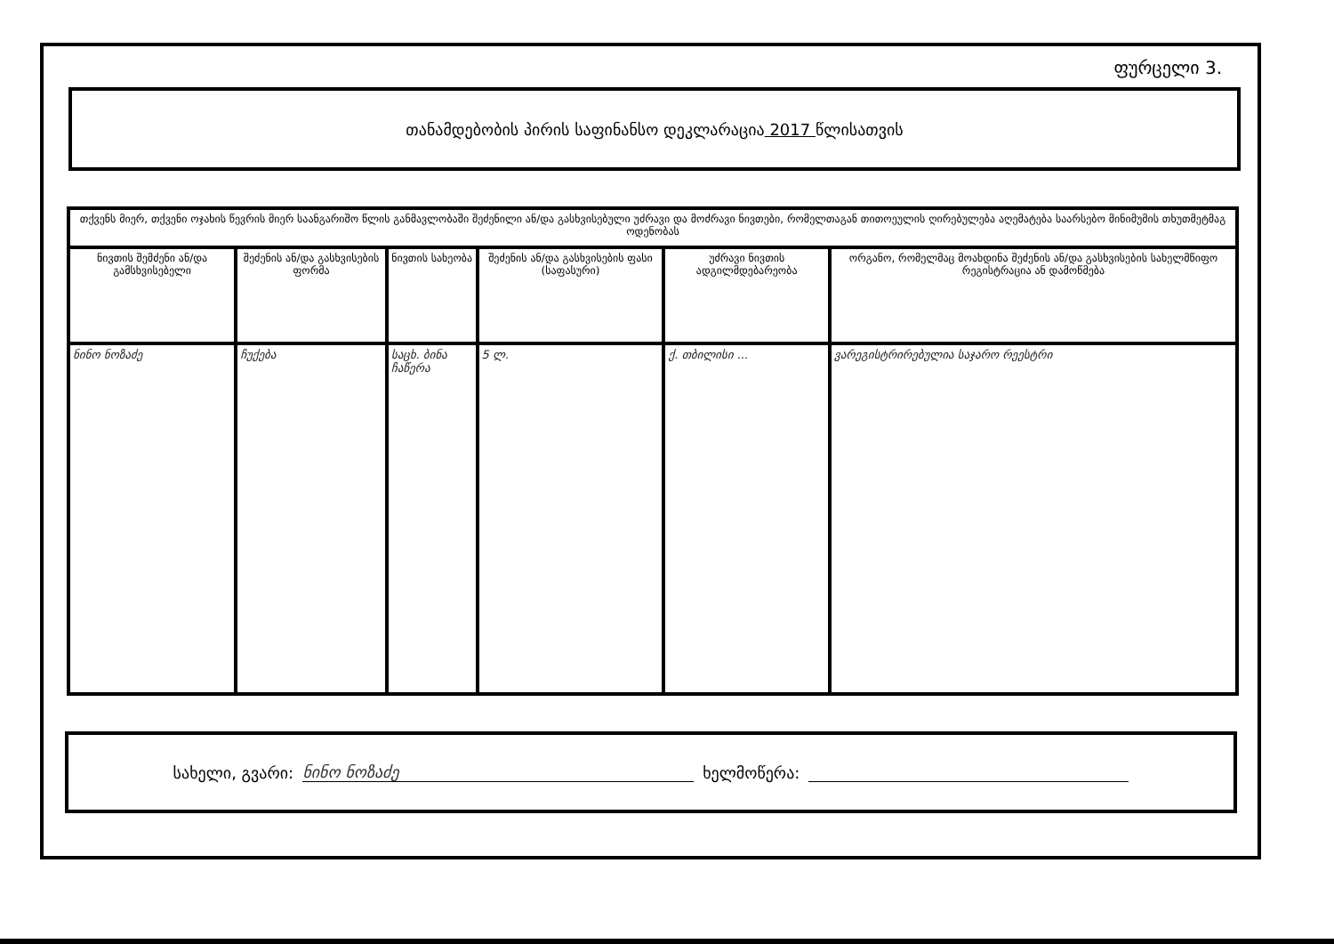ფურცელი 3.
თანამდებობის პირის საფინანსო დეკლარაცია 2017 წლისათვის
| თქვენს მიერ, თქვენი ოჯახის წევრის მიერ საანგარიშო წლის განმავლობაში შეძენილი ან/და გასხვისებული უძრავი და მოძრავი ნივთები, რომელთაგან თითოეულის ღირებულება აღემატება საარსებო მინიმუმის თხუთმეტმაგ ოდენობას | | | | | |
| --- | --- | --- | --- | --- | --- |
| ნივთის შემძენი ან/და გამსხვისებელი | შეძენის ან/და გასხვისების ფორმა | ნივთის სახეობა | შეძენის ან/და გასხვისების ფასი (საფასური) | უძრავი ნივთის ადგილმდებარეობა | ორგანო, რომელმაც მოახდინა შეძენის ან/და გასხვისების სახელმწიფო რეგისტრაცია ან დამოწმება |
| ნინო ნოზაძე | ჩუქება | საცხ. ბინა ჩაწერა | 5 ლ. | ქ. თბილისი ... | ვარეგისტრირებულია საჯარო რეესტრი |
სახელი, გვარი: ნინო ნოზაძე ხელმოწერა: